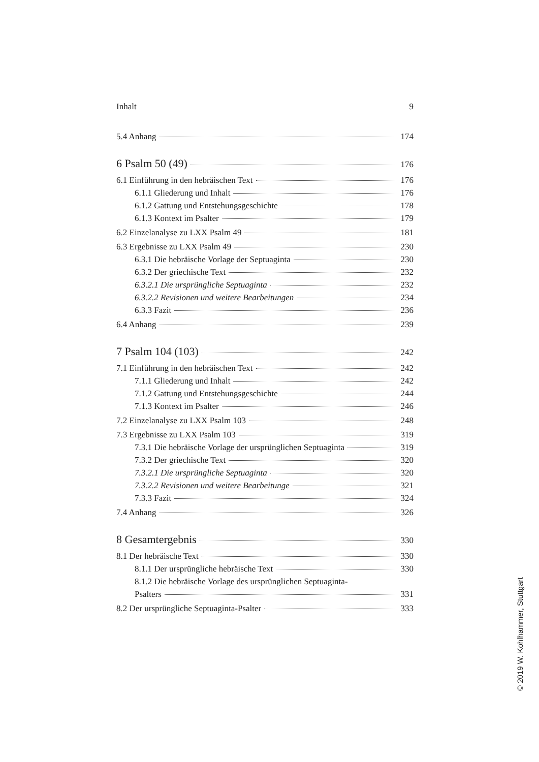Inhalt 9
5.4 Anhang 174
6 Psalm 50 (49) 176
6.1 Einführung in den hebräischen Text 176
6.1.1 Gliederung und Inhalt 176
6.1.2 Gattung und Entstehungsgeschichte 178
6.1.3 Kontext im Psalter 179
6.2 Einzelanalyse zu LXX Psalm 49 181
6.3 Ergebnisse zu LXX Psalm 49 230
6.3.1 Die hebräische Vorlage der Septuaginta 230
6.3.2 Der griechische Text 232
6.3.2.1 Die ursprüngliche Septuaginta 232
6.3.2.2 Revisionen und weitere Bearbeitungen 234
6.3.3 Fazit 236
6.4 Anhang 239
7 Psalm 104 (103) 242
7.1 Einführung in den hebräischen Text 242
7.1.1 Gliederung und Inhalt 242
7.1.2 Gattung und Entstehungsgeschichte 244
7.1.3 Kontext im Psalter 246
7.2 Einzelanalyse zu LXX Psalm 103 248
7.3 Ergebnisse zu LXX Psalm 103 319
7.3.1 Die hebräische Vorlage der ursprünglichen Septuaginta 319
7.3.2 Der griechische Text 320
7.3.2.1 Die ursprüngliche Septuaginta 320
7.3.2.2 Revisionen und weitere Bearbeitunge 321
7.3.3 Fazit 324
7.4 Anhang 326
8 Gesamtergebnis 330
8.1 Der hebräische Text 330
8.1.1 Der ursprüngliche hebräische Text 330
8.1.2 Die hebräische Vorlage des ursprünglichen Septuaginta-
Psalters 331
8.2 Der ursprüngliche Septuaginta-Psalter 333
© 2019 W. Kohlhammer, Stuttgart